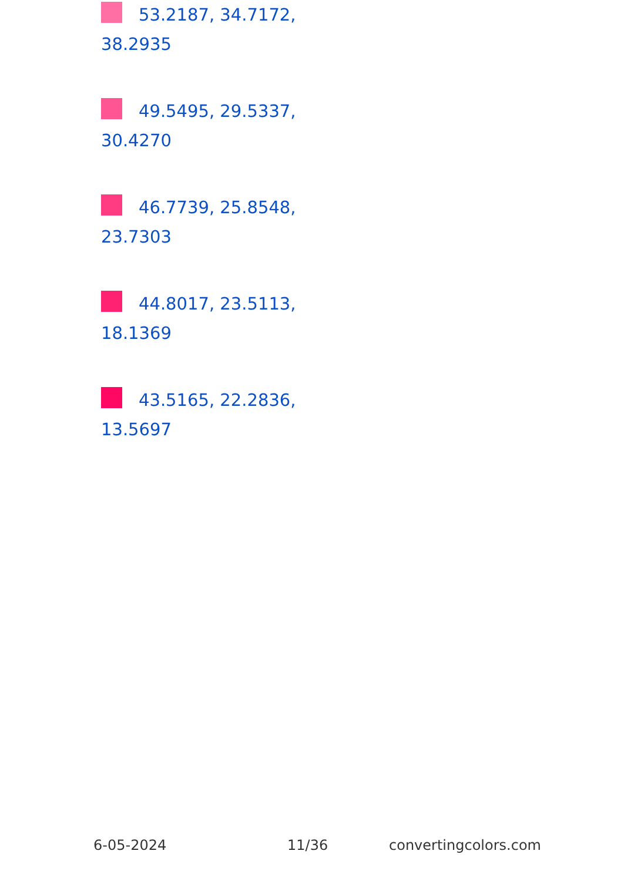53.2187, 34.7172, 38.2935
49.5495, 29.5337, 30.4270
46.7739, 25.8548, 23.7303
44.8017, 23.5113, 18.1369
43.5165, 22.2836, 13.5697
6-05-2024 11/36 convertingcolors.com